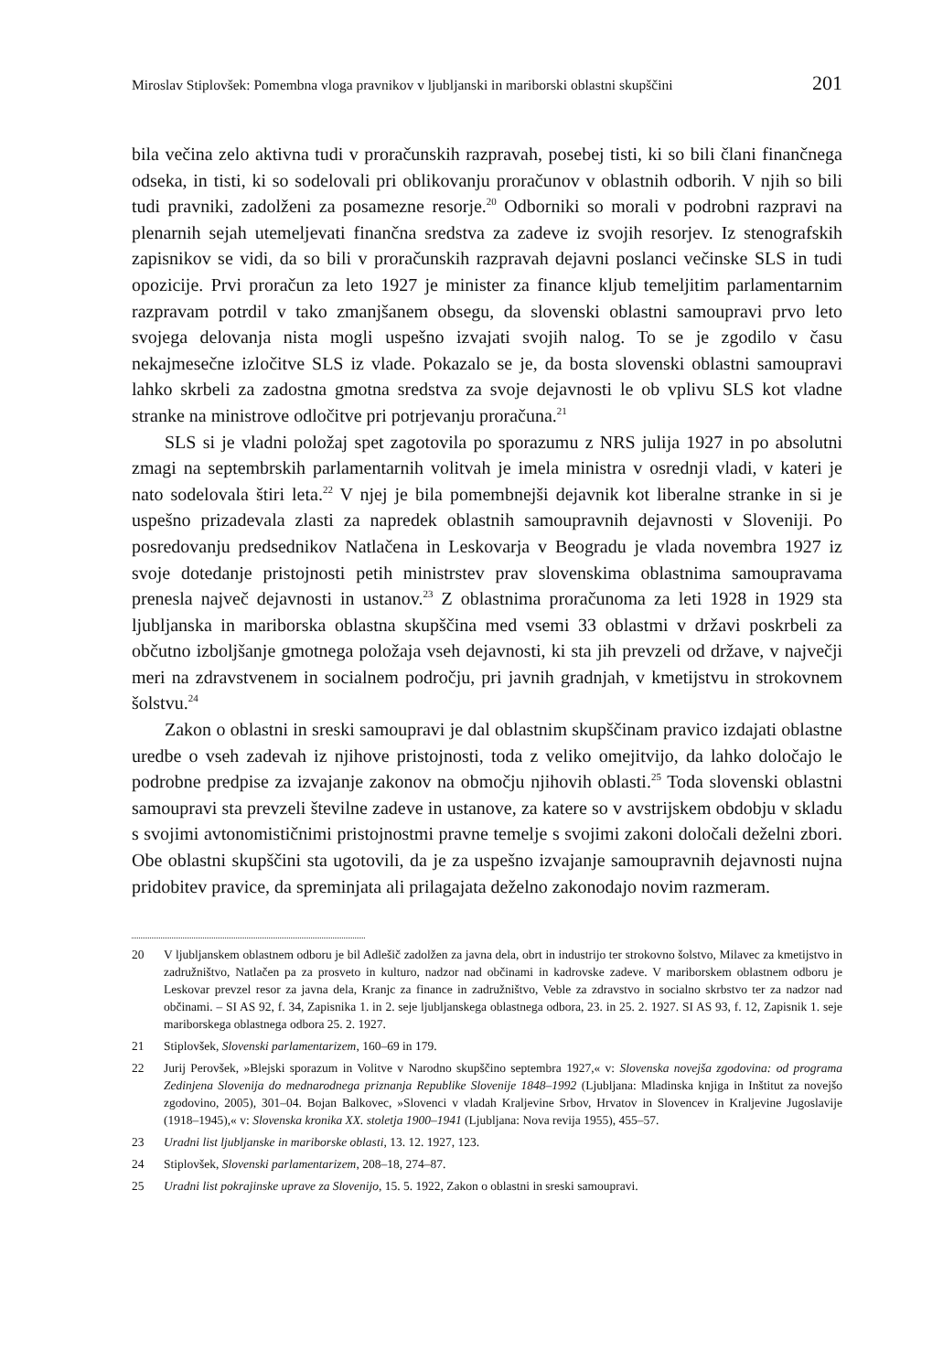Miroslav Stiplovšek: Pomembna vloga pravnikov v ljubljanski in mariborski oblastni skupščini 201
bila večina zelo aktivna tudi v proračunskih razpravah, posebej tisti, ki so bili člani finančnega odseka, in tisti, ki so sodelovali pri oblikovanju proračunov v oblastnih odborih. V njih so bili tudi pravniki, zadolženi za posamezne resorje.<sup>20</sup> Odborniki so morali v podrobni razpravi na plenarnih sejah utemeljevati finančna sredstva za zadeve iz svojih resorjev. Iz stenografskih zapisnikov se vidi, da so bili v proračunskih razpravah dejavni poslanci večinske SLS in tudi opozicije. Prvi proračun za leto 1927 je minister za finance kljub temeljitim parlamentarnim razpravam potrdil v tako zmanjšanem obsegu, da slovenski oblastni samoupravi prvo leto svojega delovanja nista mogli uspešno izvajati svojih nalog. To se je zgodilo v času nekajmesečne izločitve SLS iz vlade. Pokazalo se je, da bosta slovenski oblastni samoupravi lahko skrbeli za zadostna gmotna sredstva za svoje dejavnosti le ob vplivu SLS kot vladne stranke na ministrove odločitve pri potrjevanju proračuna.<sup>21</sup>
SLS si je vladni položaj spet zagotovila po sporazumu z NRS julija 1927 in po absolutni zmagi na septembrskih parlamentarnih volitvah je imela ministra v osrednji vladi, v kateri je nato sodelovala štiri leta.<sup>22</sup> V njej je bila pomembnejši dejavnik kot liberalne stranke in si je uspešno prizadevala zlasti za napredek oblastnih samoupravnih dejavnosti v Sloveniji. Po posredovanju predsednikov Natlačena in Leskovarja v Beogradu je vlada novembra 1927 iz svoje dotedanje pristojnosti petih ministrstev prav slovenskima oblastnima samoupravama prenesla največ dejavnosti in ustanov.<sup>23</sup> Z oblastnima proračunoma za leti 1928 in 1929 sta ljubljanska in mariborska oblastna skupščina med vsemi 33 oblastmi v državi poskrbeli za občutno izboljšanje gmotnega položaja vseh dejavnosti, ki sta jih prevzeli od države, v največji meri na zdravstvenem in socialnem področju, pri javnih gradnjah, v kmetijstvu in strokovnem šolstvu.<sup>24</sup>
Zakon o oblastni in sreski samoupravi je dal oblastnim skupščinam pravico izdajati oblastne uredbe o vseh zadevah iz njihove pristojnosti, toda z veliko omejitvijo, da lahko določajo le podrobne predpise za izvajanje zakonov na območju njihovih oblasti.<sup>25</sup> Toda slovenski oblastni samoupravi sta prevzeli številne zadeve in ustanove, za katere so v avstrijskem obdobju v skladu s svojimi avtonomističnimi pristojnostmi pravne temelje s svojimi zakoni določali deželni zbori. Obe oblastni skupščini sta ugotovili, da je za uspešno izvajanje samoupravnih dejavnosti nujna pridobitev pravice, da spreminjata ali prilagajata deželno zakonodajo novim razmeram.
20 V ljubljanskem oblastnem odboru je bil Adlešič zadolžen za javna dela, obrt in industrijo ter strokovno šolstvo, Milavec za kmetijstvo in zadružništvo, Natlačen pa za prosveto in kulturo, nadzor nad občinami in kadrovske zadeve. V mariborskem oblastnem odboru je Leskovar prevzel resor za javna dela, Kranjc za finance in zadružništvo, Veble za zdravstvo in socialno skrbstvo ter za nadzor nad občinami. – SI AS 92, f. 34, Zapisnika 1. in 2. seje ljubljanskega oblastnega odbora, 23. in 25. 2. 1927. SI AS 93, f. 12, Zapisnik 1. seje mariborskega oblastnega odbora 25. 2. 1927.
21 Stiplovšek, Slovenski parlamentarizem, 160–69 in 179.
22 Jurij Perovšek, »Blejski sporazum in Volitve v Narodno skupščino septembra 1927,« v: Slovenska novejša zgodovina: od programa Zedinjena Slovenija do mednarodnega priznanja Republike Slovenije 1848–1992 (Ljubljana: Mladinska knjiga in Inštitut za novejšo zgodovino, 2005), 301–04. Bojan Balkovec, »Slovenci v vladah Kraljevine Srbov, Hrvatov in Slovencev in Kraljevine Jugoslavije (1918–1945),« v: Slovenska kronika XX. stoletja 1900–1941 (Ljubljana: Nova revija 1955), 455–57.
23 Uradni list ljubljanske in mariborske oblasti, 13. 12. 1927, 123.
24 Stiplovšek, Slovenski parlamentarizem, 208–18, 274–87.
25 Uradni list pokrajinske uprave za Slovenijo, 15. 5. 1922, Zakon o oblastni in sreski samoupravi.